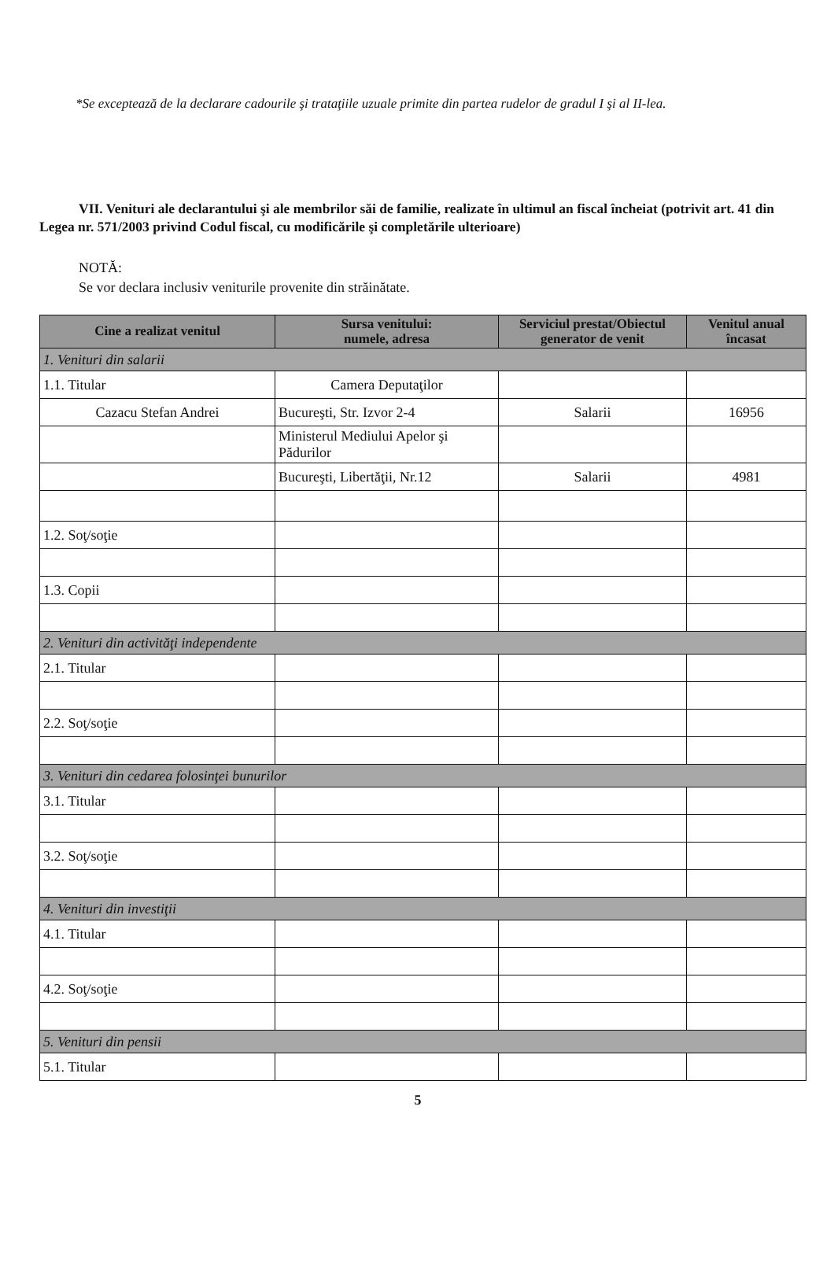*Se exceptează de la declarare cadourile şi trataţiile uzuale primite din partea rudelor de gradul I şi al II-lea.
VII. Venituri ale declarantului şi ale membrilor săi de familie, realizate în ultimul an fiscal încheiat (potrivit art. 41 din Legea nr. 571/2003 privind Codul fiscal, cu modificările şi completările ulterioare)
NOTĂ:
Se vor declara inclusiv veniturile provenite din străinătate.
| Cine a realizat venitul | Sursa venitului: numele, adresa | Serviciul prestat/Obiectul generator de venit | Venitul anual încasat |
| --- | --- | --- | --- |
| 1. Venituri din salarii | | | |
| 1.1. Titular | Camera Deputaţilor | | |
| Cazacu Stefan Andrei | Bucureşti, Str. Izvor 2-4 | Salarii | 16956 |
| | Ministerul Mediului Apelor şi Pădurilor | | |
| | Bucureşti, Libertăţii, Nr.12 | Salarii | 4981 |
| 1.2. Soţ/soţie | | | |
| 1.3. Copii | | | |
| 2. Venituri din activităţi independente | | | |
| 2.1. Titular | | | |
| 2.2. Soţ/soţie | | | |
| 3. Venituri din cedarea folosinţei bunurilor | | | |
| 3.1. Titular | | | |
| 3.2. Soţ/soţie | | | |
| 4. Venituri din investiţii | | | |
| 4.1. Titular | | | |
| 4.2. Soţ/soţie | | | |
| 5. Venituri din pensii | | | |
| 5.1. Titular | | | |
5